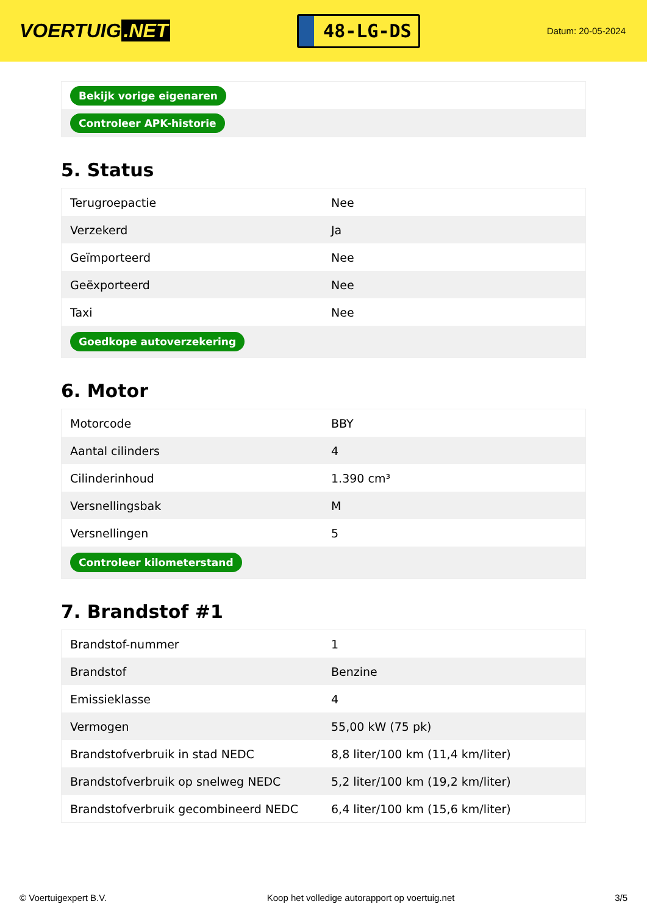VOERTUIG.NET
48-LG-DS
Datum: 20-05-2024
| Bekijk vorige eigenaren |
| Controleer APK-historie |
5. Status
| Terugroepactie | Nee |
| Verzekerd | Ja |
| Geïmporteerd | Nee |
| Geëxporteerd | Nee |
| Taxi | Nee |
| Goedkope autoverzekering | |
6. Motor
| Motorcode | BBY |
| Aantal cilinders | 4 |
| Cilinderinhoud | 1.390 cm³ |
| Versnellingsbak | M |
| Versnellingen | 5 |
| Controleer kilometerstand | |
7. Brandstof #1
| Brandstof-nummer | 1 |
| Brandstof | Benzine |
| Emissieklasse | 4 |
| Vermogen | 55,00 kW (75 pk) |
| Brandstofverbruik in stad NEDC | 8,8 liter/100 km (11,4 km/liter) |
| Brandstofverbruik op snelweg NEDC | 5,2 liter/100 km (19,2 km/liter) |
| Brandstofverbruik gecombineerd NEDC | 6,4 liter/100 km (15,6 km/liter) |
© Voertuigexpert B.V. Koop het volledige autorapport op voertuig.net 3/5